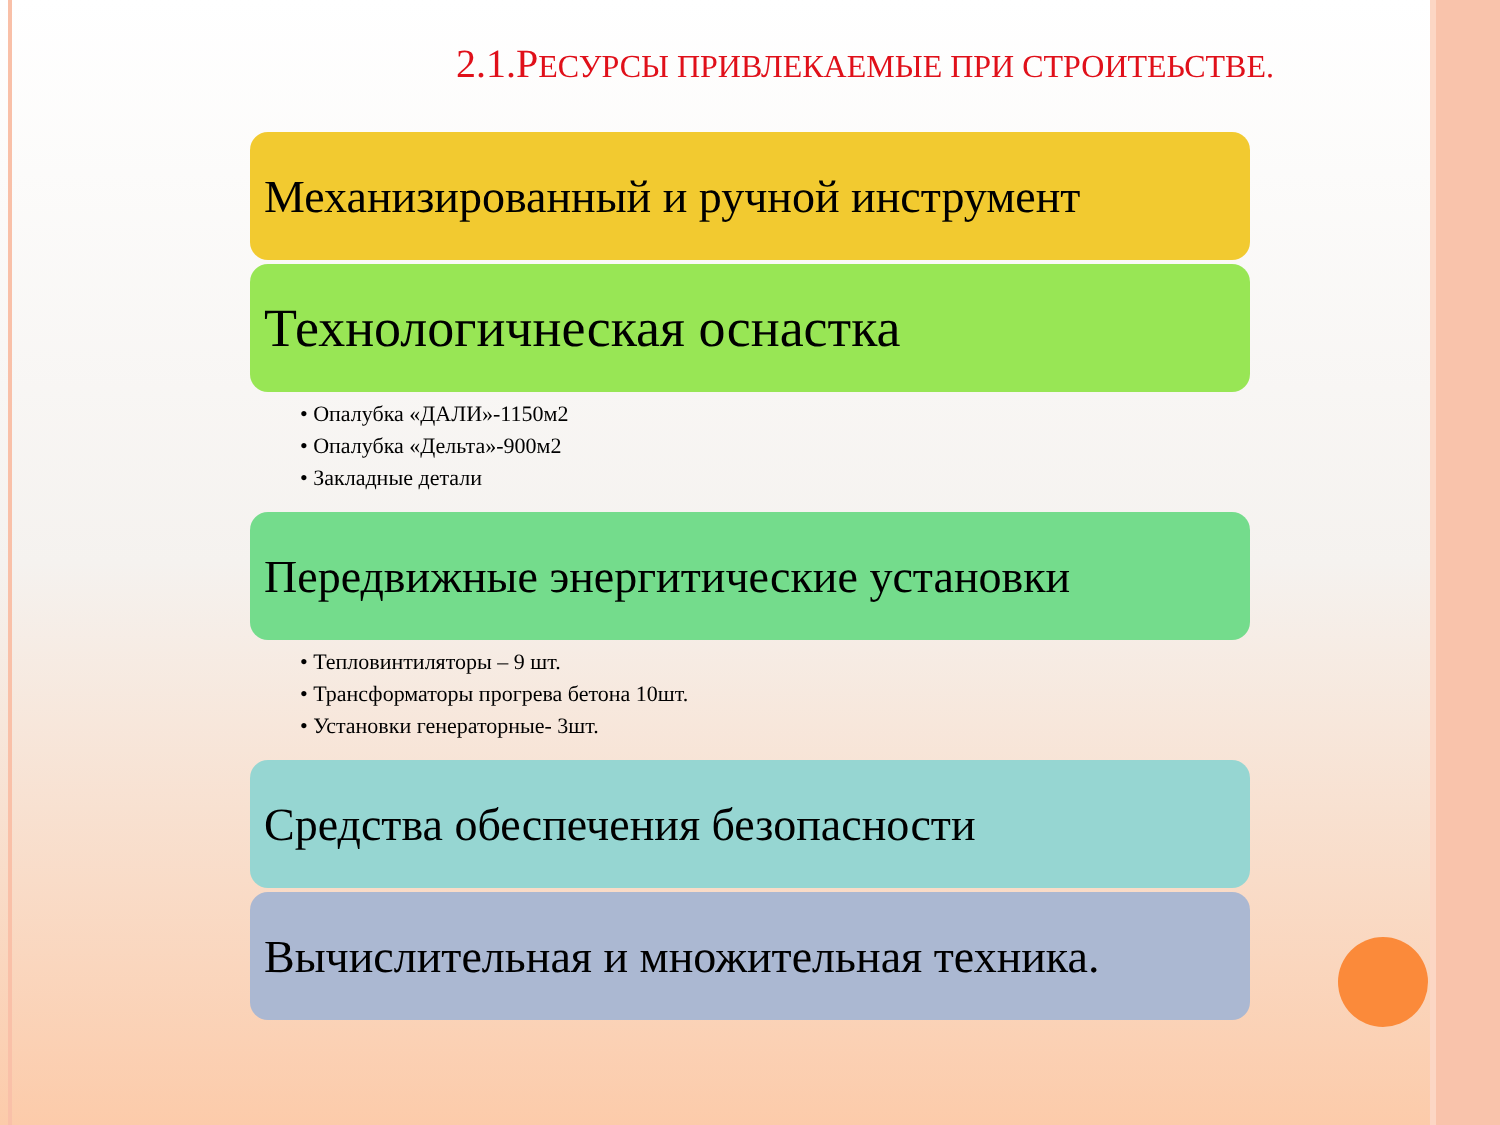2.1.РЕСУРСЫ ПРИВЛЕКАЕМЫЕ ПРИ СТРОИТЕЬСТВЕ.
Механизированный и ручной инструмент
Технологичнеская оснастка
• Опалубка «ДАЛИ»-1150м2
• Опалубка «Дельта»-900м2
• Закладные детали
Передвижные энергитические установки
• Тепловинтиляторы – 9 шт.
• Трансформаторы прогрева бетона 10шт.
• Установки генераторные- 3шт.
Средства обеспечения безопасности
Вычислительная и множительная техника.